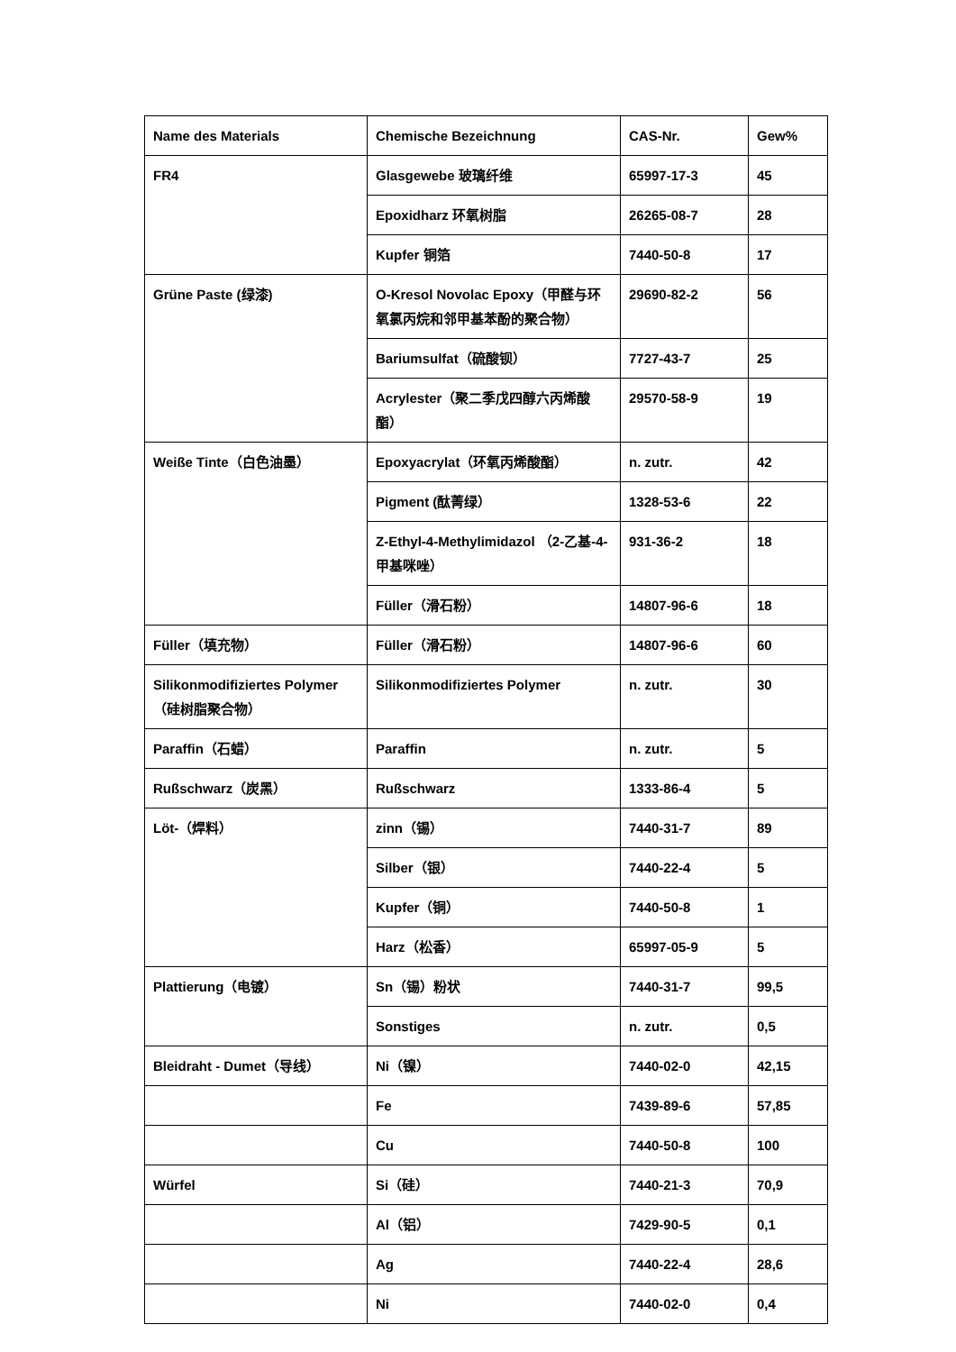| Name des Materials | Chemische Bezeichnung | CAS-Nr. | Gew% |
| FR4 | Glasgewebe 玻璃纤维 | 65997-17-3 | 45 |
| | Epoxidharz 环氧树脂 | 26265-08-7 | 28 |
| | Kupfer 铜箔 | 7440-50-8 | 17 |
| Grüne Paste (绿漆) | O-Kresol Novolac Epoxy（甲醛与环氧氯丙烷和邻甲基苯酚的聚合物） | 29690-82-2 | 56 |
| | Bariumsulfat（硫酸钡） | 7727-43-7 | 25 |
| | Acrylester（聚二季戊四醇六丙烯酸酯） | 29570-58-9 | 19 |
| Weiße Tinte（白色油墨） | Epoxyacrylat（环氧丙烯酸酯） | n. zutr. | 42 |
| | Pigment (酞菁绿） | 1328-53-6 | 22 |
| | Z-Ethyl-4-Methylimidazol （2-乙基-4-甲基咪唑） | 931-36-2 | 18 |
| | Füller（滑石粉） | 14807-96-6 | 18 |
| Füller（填充物） | Füller（滑石粉） | 14807-96-6 | 60 |
| Silikonmodifiziertes Polymer（硅树脂聚合物） | Silikonmodifiziertes Polymer | n. zutr. | 30 |
| Paraffin（石蜡） | Paraffin | n. zutr. | 5 |
| Rußschwarz（炭黑） | Rußschwarz | 1333-86-4 | 5 |
| Löt-（焊料） | zinn（锡） | 7440-31-7 | 89 |
| | Silber（银） | 7440-22-4 | 5 |
| | Kupfer（铜） | 7440-50-8 | 1 |
| | Harz（松香） | 65997-05-9 | 5 |
| Plattierung（电镀） | Sn（锡）粉状 | 7440-31-7 | 99,5 |
| | Sonstiges | n. zutr. | 0,5 |
| Bleidraht - Dumet（导线） | Ni（镍） | 7440-02-0 | 42,15 |
| | Fe | 7439-89-6 | 57,85 |
| | Cu | 7440-50-8 | 100 |
| Würfel | Si（硅） | 7440-21-3 | 70,9 |
| | Al（铝） | 7429-90-5 | 0,1 |
| | Ag | 7440-22-4 | 28,6 |
| | Ni | 7440-02-0 | 0,4 |